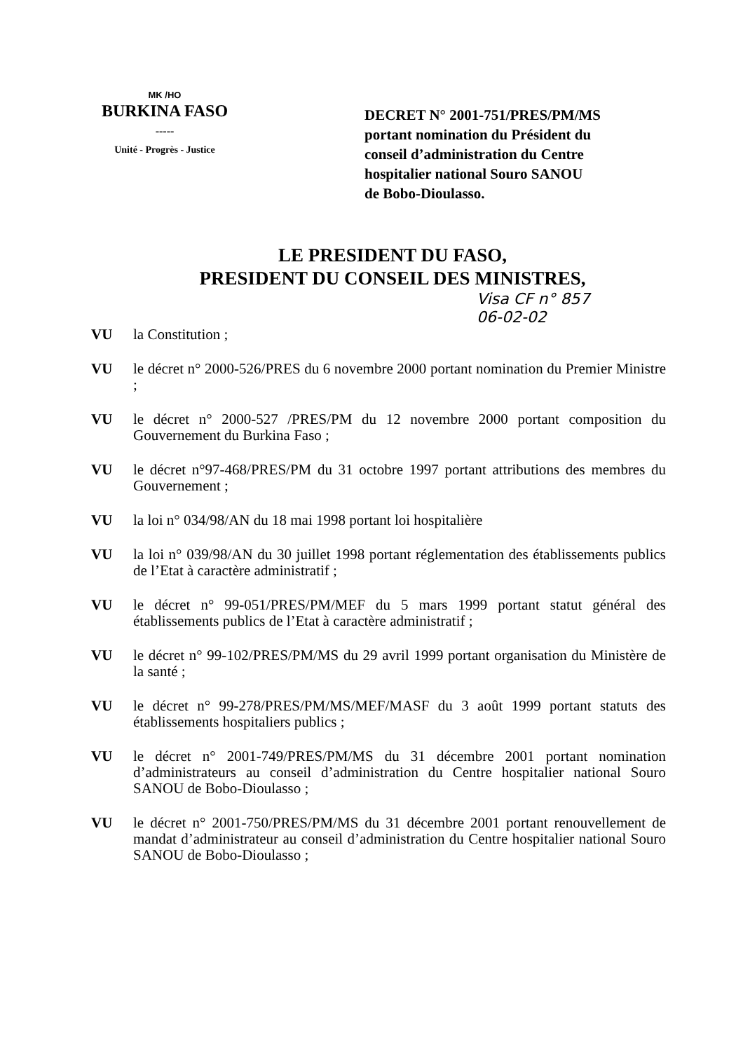MK /HO
BURKINA FASO
-----
Unité - Progrès - Justice
DECRET N° 2001-751/PRES/PM/MS
portant nomination du Président du
conseil d’administration du Centre
hospitalier national Souro SANOU
de Bobo-Dioulasso.
LE PRESIDENT DU FASO,
PRESIDENT DU CONSEIL DES MINISTRES,
Visa CF n° 857
06-02-02
VU la Constitution ;
VU le décret n° 2000-526/PRES du 6 novembre 2000 portant nomination du Premier Ministre ;
VU le décret n° 2000-527 /PRES/PM du 12 novembre 2000 portant composition du Gouvernement du Burkina Faso ;
VU le décret n°97-468/PRES/PM du 31 octobre 1997 portant attributions des membres du Gouvernement ;
VU la loi n° 034/98/AN du 18 mai 1998 portant loi hospitalière
VU la loi n° 039/98/AN du 30 juillet 1998 portant réglementation des établissements publics de l’Etat à caractère administratif ;
VU le décret n° 99-051/PRES/PM/MEF du 5 mars 1999 portant statut général des établissements publics de l’Etat à caractère administratif ;
VU le décret n° 99-102/PRES/PM/MS du 29 avril 1999 portant organisation du Ministère de la santé ;
VU le décret n° 99-278/PRES/PM/MS/MEF/MASF du 3 août 1999 portant statuts des établissements hospitaliers publics ;
VU le décret n° 2001-749/PRES/PM/MS du 31 décembre 2001 portant nomination d’administrateurs au conseil d’administration du Centre hospitalier national Souro SANOU de Bobo-Dioulasso ;
VU le décret n° 2001-750/PRES/PM/MS du 31 décembre 2001 portant renouvellement de mandat d’administrateur au conseil d’administration du Centre hospitalier national Souro SANOU de Bobo-Dioulasso ;